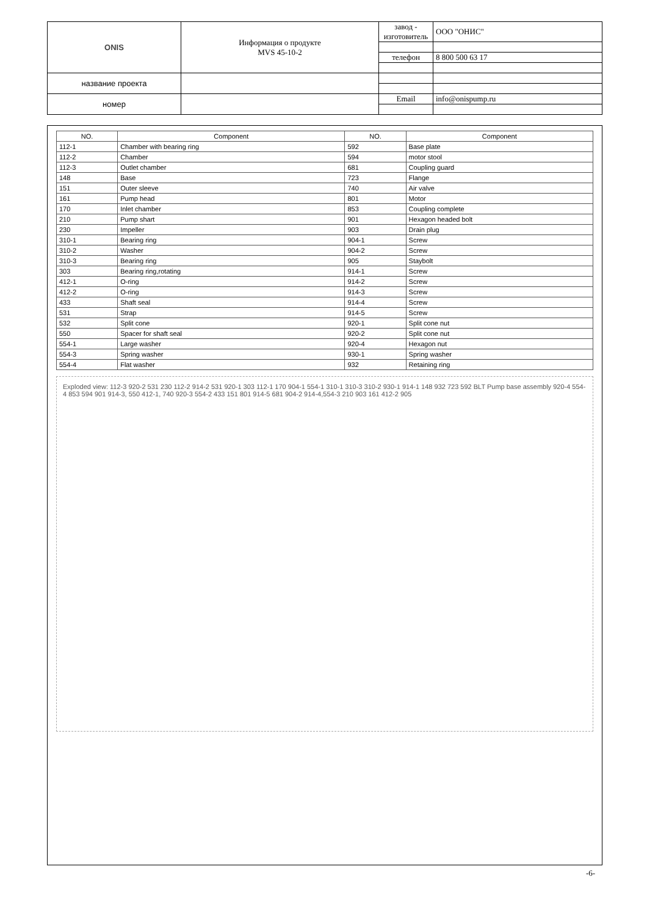| ONIS | Информация о продукте MVS 45-10-2 | завод - изготовитель | ООО "ОНИС" |
| | | телефон | 8 800 500 63 17 |
| название проекта | | | |
| номер | | Email | info@onispump.ru |
| NO. | Component | NO. | Component |
| --- | --- | --- | --- |
| 112-1 | Chamber with bearing ring | 592 | Base plate |
| 112-2 | Chamber | 594 | motor stool |
| 112-3 | Outlet chamber | 681 | Coupling guard |
| 148 | Base | 723 | Flange |
| 151 | Outer sleeve | 740 | Air valve |
| 161 | Pump head | 801 | Motor |
| 170 | Inlet chamber | 853 | Coupling complete |
| 210 | Pump shart | 901 | Hexagon headed bolt |
| 230 | Impeller | 903 | Drain plug |
| 310-1 | Bearing ring | 904-1 | Screw |
| 310-2 | Washer | 904-2 | Screw |
| 310-3 | Bearing ring | 905 | Staybolt |
| 303 | Bearing ring,rotating | 914-1 | Screw |
| 412-1 | O-ring | 914-2 | Screw |
| 412-2 | O-ring | 914-3 | Screw |
| 433 | Shaft seal | 914-4 | Screw |
| 531 | Strap | 914-5 | Screw |
| 532 | Split cone | 920-1 | Split cone nut |
| 550 | Spacer for shaft seal | 920-2 | Split cone nut |
| 554-1 | Large washer | 920-4 | Hexagon nut |
| 554-3 | Spring washer | 930-1 | Spring washer |
| 554-4 | Flat washer | 932 | Retaining ring |
Exploded view: 112-3 920-2 531 230 112-2 914-2 531 920-1 303 112-1 170 904-1 554-1 310-1 310-3 310-2 930-1 914-1 148 932 723 592 BLT Pump base assembly 920-4 554-4 853 594 901 914-3, 550 412-1, 740 920-3 554-2 433 151 801 914-5 681 904-2 914-4,554-3 210 903 161 412-2 905
-6-